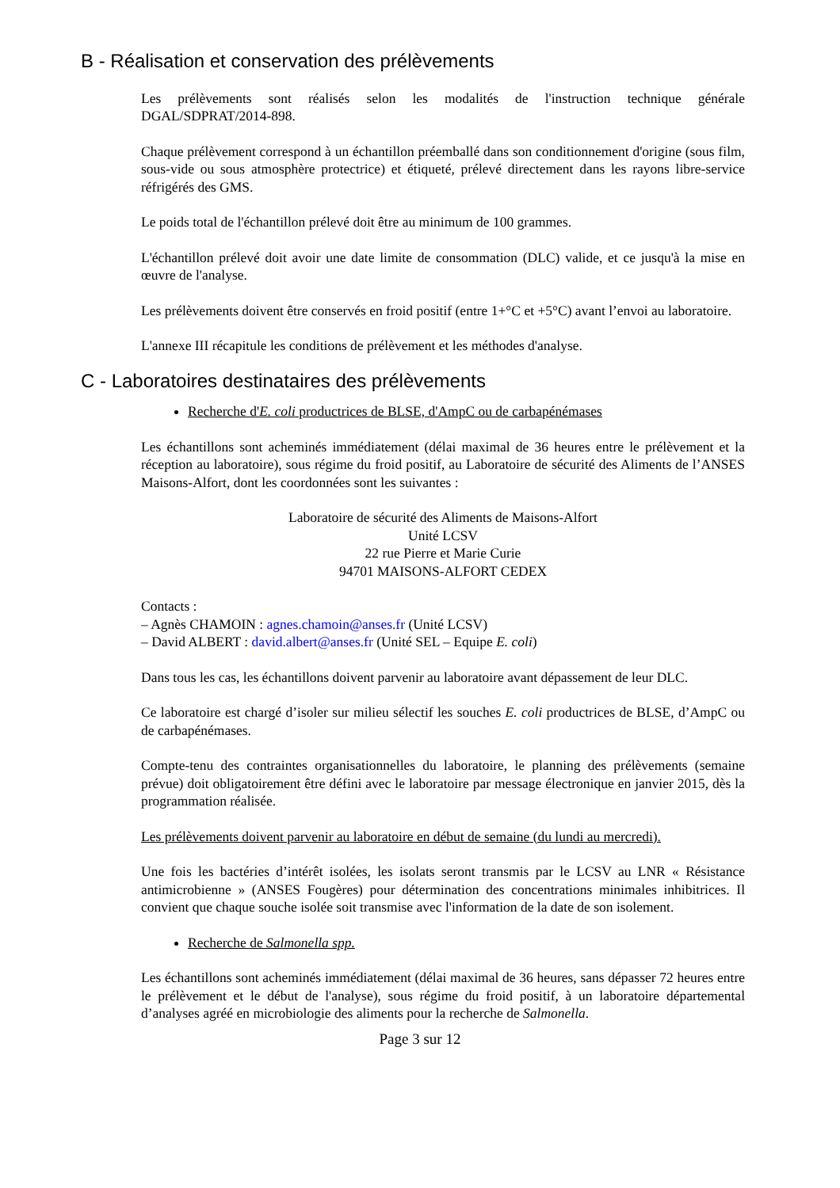B - Réalisation et conservation des prélèvements
Les prélèvements sont réalisés selon les modalités de l'instruction technique générale DGAL/SDPRAT/2014-898.
Chaque prélèvement correspond à un échantillon préemballé dans son conditionnement d'origine (sous film, sous-vide ou sous atmosphère protectrice) et étiqueté, prélevé directement dans les rayons libre-service réfrigérés des GMS.
Le poids total de l'échantillon prélevé doit être au minimum de 100 grammes.
L'échantillon prélevé doit avoir une date limite de consommation (DLC) valide, et ce jusqu'à la mise en œuvre de l'analyse.
Les prélèvements doivent être conservés en froid positif (entre 1+°C et +5°C) avant l’envoi au laboratoire.
L'annexe III récapitule les conditions de prélèvement et les méthodes d'analyse.
C - Laboratoires destinataires des prélèvements
Recherche d'E. coli productrices de BLSE, d'AmpC ou de carbapénémases
Les échantillons sont acheminés immédiatement (délai maximal de 36 heures entre le prélèvement et la réception au laboratoire), sous régime du froid positif, au Laboratoire de sécurité des Aliments de l’ANSES Maisons-Alfort, dont les coordonnées sont les suivantes :
Laboratoire de sécurité des Aliments de Maisons-Alfort
Unité LCSV
22 rue Pierre et Marie Curie
94701 MAISONS-ALFORT CEDEX
Contacts :
– Agnès CHAMOIN : agnes.chamoin@anses.fr (Unité LCSV)
– David ALBERT : david.albert@anses.fr (Unité SEL – Equipe E. coli)
Dans tous les cas, les échantillons doivent parvenir au laboratoire avant dépassement de leur DLC.
Ce laboratoire est chargé d’isoler sur milieu sélectif les souches E. coli productrices de BLSE, d’AmpC ou de carbapénémases.
Compte-tenu des contraintes organisationnelles du laboratoire, le planning des prélèvements (semaine prévue) doit obligatoirement être défini avec le laboratoire par message électronique en janvier 2015, dès la programmation réalisée.
Les prélèvements doivent parvenir au laboratoire en début de semaine (du lundi au mercredi).
Une fois les bactéries d’intérêt isolées, les isolats seront transmis par le LCSV au LNR « Résistance antimicrobienne » (ANSES Fougères) pour détermination des concentrations minimales inhibitrices. Il convient que chaque souche isolée soit transmise avec l'information de la date de son isolement.
Recherche de Salmonella spp.
Les échantillons sont acheminés immédiatement (délai maximal de 36 heures, sans dépasser 72 heures entre le prélèvement et le début de l'analyse), sous régime du froid positif, à un laboratoire départemental d’analyses agréé en microbiologie des aliments pour la recherche de Salmonella.
Page 3 sur 12